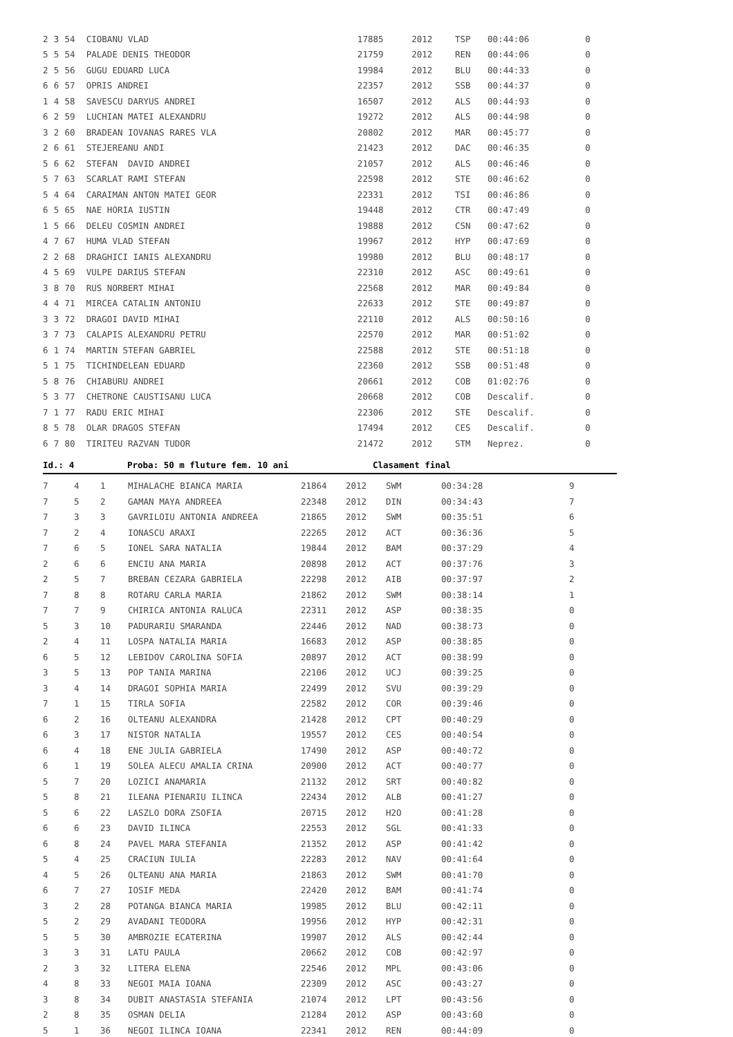| 2 | 3 | 54 | CIOBANU VLAD | 17885 | 2012 | TSP | 00:44:06 | 0 |
| 5 | 5 | 54 | PALADE DENIS THEODOR | 21759 | 2012 | REN | 00:44:06 | 0 |
| 2 | 5 | 56 | GUGU EDUARD LUCA | 19984 | 2012 | BLU | 00:44:33 | 0 |
| 6 | 6 | 57 | OPRIS ANDREI | 22357 | 2012 | SSB | 00:44:37 | 0 |
| 1 | 4 | 58 | SAVESCU DARYUS ANDREI | 16507 | 2012 | ALS | 00:44:93 | 0 |
| 6 | 2 | 59 | LUCHIAN MATEI ALEXANDRU | 19272 | 2012 | ALS | 00:44:98 | 0 |
| 3 | 2 | 60 | BRADEAN IOVANAS RARES VLA | 20802 | 2012 | MAR | 00:45:77 | 0 |
| 2 | 6 | 61 | STEJEREANU ANDI | 21423 | 2012 | DAC | 00:46:35 | 0 |
| 5 | 6 | 62 | STEFAN DAVID ANDREI | 21057 | 2012 | ALS | 00:46:46 | 0 |
| 5 | 7 | 63 | SCARLAT RAMI STEFAN | 22598 | 2012 | STE | 00:46:62 | 0 |
| 5 | 4 | 64 | CARAIMAN ANTON MATEI GEOR | 22331 | 2012 | TSI | 00:46:86 | 0 |
| 6 | 5 | 65 | NAE HORIA IUSTIN | 19448 | 2012 | CTR | 00:47:49 | 0 |
| 1 | 5 | 66 | DELEU COSMIN ANDREI | 19888 | 2012 | CSN | 00:47:62 | 0 |
| 4 | 7 | 67 | HUMA VLAD STEFAN | 19967 | 2012 | HYP | 00:47:69 | 0 |
| 2 | 2 | 68 | DRAGHICI IANIS ALEXANDRU | 19980 | 2012 | BLU | 00:48:17 | 0 |
| 4 | 5 | 69 | VULPE DARIUS STEFAN | 22310 | 2012 | ASC | 00:49:61 | 0 |
| 3 | 8 | 70 | RUS NORBERT MIHAI | 22568 | 2012 | MAR | 00:49:84 | 0 |
| 4 | 4 | 71 | MIRCEA CATALIN ANTONIU | 22633 | 2012 | STE | 00:49:87 | 0 |
| 3 | 3 | 72 | DRAGOI DAVID MIHAI | 22110 | 2012 | ALS | 00:50:16 | 0 |
| 3 | 7 | 73 | CALAPIS ALEXANDRU PETRU | 22570 | 2012 | MAR | 00:51:02 | 0 |
| 6 | 1 | 74 | MARTIN STEFAN GABRIEL | 22588 | 2012 | STE | 00:51:18 | 0 |
| 5 | 1 | 75 | TICHINDELEAN EDUARD | 22360 | 2012 | SSB | 00:51:48 | 0 |
| 5 | 8 | 76 | CHIABURU ANDREI | 20661 | 2012 | COB | 01:02:76 | 0 |
| 5 | 3 | 77 | CHETRONE CAUSTISANU LUCA | 20668 | 2012 | COB | Descalif. | 0 |
| 7 | 1 | 77 | RADU ERIC MIHAI | 22306 | 2012 | STE | Descalif. | 0 |
| 8 | 5 | 78 | OLAR DRAGOS STEFAN | 17494 | 2012 | CES | Descalif. | 0 |
| 6 | 7 | 80 | TIRITEU RAZVAN TUDOR | 21472 | 2012 | STM | Neprez. | 0 |
Id.: 4 Proba: 50 m fluture fem. 10 ani Clasament final
| 7 | 4 | 1 | MIHALACHE BIANCA MARIA | 21864 | 2012 | SWM | 00:34:28 | 9 |
| 7 | 5 | 2 | GAMAN MAYA ANDREEA | 22348 | 2012 | DIN | 00:34:43 | 7 |
| 7 | 3 | 3 | GAVRILOIU ANTONIA ANDREEA | 21865 | 2012 | SWM | 00:35:51 | 6 |
| 7 | 2 | 4 | IONASCU ARAXI | 22265 | 2012 | ACT | 00:36:36 | 5 |
| 7 | 6 | 5 | IONEL SARA NATALIA | 19844 | 2012 | BAM | 00:37:29 | 4 |
| 2 | 6 | 6 | ENCIU ANA MARIA | 20898 | 2012 | ACT | 00:37:76 | 3 |
| 2 | 5 | 7 | BREBAN CEZARA GABRIELA | 22298 | 2012 | AIB | 00:37:97 | 2 |
| 7 | 8 | 8 | ROTARU CARLA MARIA | 21862 | 2012 | SWM | 00:38:14 | 1 |
| 7 | 7 | 9 | CHIRICA ANTONIA RALUCA | 22311 | 2012 | ASP | 00:38:35 | 0 |
| 5 | 3 | 10 | PADURARIU SMARANDA | 22446 | 2012 | NAD | 00:38:73 | 0 |
| 2 | 4 | 11 | LOSPA NATALIA MARIA | 16683 | 2012 | ASP | 00:38:85 | 0 |
| 6 | 5 | 12 | LEBIDOV CAROLINA SOFIA | 20897 | 2012 | ACT | 00:38:99 | 0 |
| 3 | 5 | 13 | POP TANIA MARINA | 22106 | 2012 | UCJ | 00:39:25 | 0 |
| 3 | 4 | 14 | DRAGOI SOPHIA MARIA | 22499 | 2012 | SVU | 00:39:29 | 0 |
| 7 | 1 | 15 | TIRLA SOFIA | 22582 | 2012 | COR | 00:39:46 | 0 |
| 6 | 2 | 16 | OLTEANU ALEXANDRA | 21428 | 2012 | CPT | 00:40:29 | 0 |
| 6 | 3 | 17 | NISTOR NATALIA | 19557 | 2012 | CES | 00:40:54 | 0 |
| 6 | 4 | 18 | ENE JULIA GABRIELA | 17490 | 2012 | ASP | 00:40:72 | 0 |
| 6 | 1 | 19 | SOLEA ALECU AMALIA CRINA | 20900 | 2012 | ACT | 00:40:77 | 0 |
| 5 | 7 | 20 | LOZICI ANAMARIA | 21132 | 2012 | SRT | 00:40:82 | 0 |
| 5 | 8 | 21 | ILEANA PIENARIU ILINCA | 22434 | 2012 | ALB | 00:41:27 | 0 |
| 5 | 6 | 22 | LASZLO DORA ZSOFIA | 20715 | 2012 | H2O | 00:41:28 | 0 |
| 6 | 6 | 23 | DAVID ILINCA | 22553 | 2012 | SGL | 00:41:33 | 0 |
| 6 | 8 | 24 | PAVEL MARA STEFANIA | 21352 | 2012 | ASP | 00:41:42 | 0 |
| 5 | 4 | 25 | CRACIUN IULIA | 22283 | 2012 | NAV | 00:41:64 | 0 |
| 4 | 5 | 26 | OLTEANU ANA MARIA | 21863 | 2012 | SWM | 00:41:70 | 0 |
| 6 | 7 | 27 | IOSIF MEDA | 22420 | 2012 | BAM | 00:41:74 | 0 |
| 3 | 2 | 28 | POTANGA BIANCA MARIA | 19985 | 2012 | BLU | 00:42:11 | 0 |
| 5 | 2 | 29 | AVADANI TEODORA | 19956 | 2012 | HYP | 00:42:31 | 0 |
| 5 | 5 | 30 | AMBROZIE ECATERINA | 19907 | 2012 | ALS | 00:42:44 | 0 |
| 3 | 3 | 31 | LATU PAULA | 20662 | 2012 | COB | 00:42:97 | 0 |
| 2 | 3 | 32 | LITERA ELENA | 22546 | 2012 | MPL | 00:43:06 | 0 |
| 4 | 8 | 33 | NEGOI MAIA IOANA | 22309 | 2012 | ASC | 00:43:27 | 0 |
| 3 | 8 | 34 | DUBIT ANASTASIA STEFANIA | 21074 | 2012 | LPT | 00:43:56 | 0 |
| 2 | 8 | 35 | OSMAN DELIA | 21284 | 2012 | ASP | 00:43:60 | 0 |
| 5 | 1 | 36 | NEGOI ILINCA IOANA | 22341 | 2012 | REN | 00:44:09 | 0 |